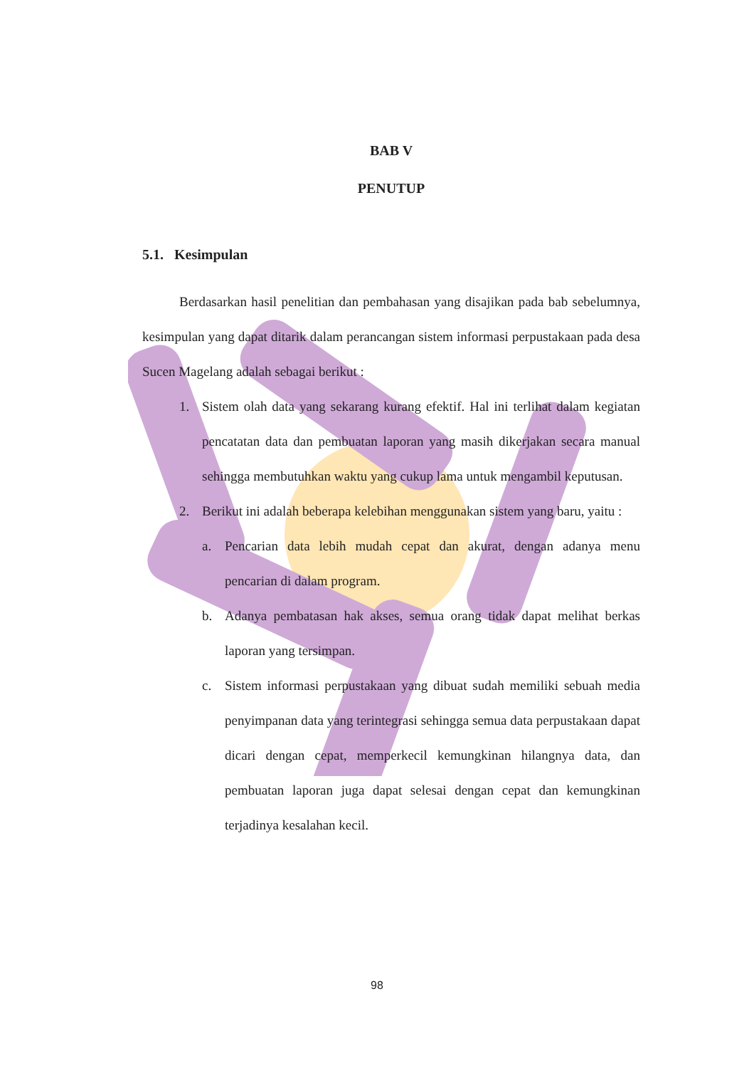BAB V
PENUTUP
5.1. Kesimpulan
Berdasarkan hasil penelitian dan pembahasan yang disajikan pada bab sebelumnya, kesimpulan yang dapat ditarik dalam perancangan sistem informasi perpustakaan pada desa Sucen Magelang adalah sebagai berikut :
1. Sistem olah data yang sekarang kurang efektif. Hal ini terlihat dalam kegiatan pencatatan data dan pembuatan laporan yang masih dikerjakan secara manual sehingga membutuhkan waktu yang cukup lama untuk mengambil keputusan.
2. Berikut ini adalah beberapa kelebihan menggunakan sistem yang baru, yaitu :
a. Pencarian data lebih mudah cepat dan akurat, dengan adanya menu pencarian di dalam program.
b. Adanya pembatasan hak akses, semua orang tidak dapat melihat berkas laporan yang tersimpan.
c. Sistem informasi perpustakaan yang dibuat sudah memiliki sebuah media penyimpanan data yang terintegrasi sehingga semua data perpustakaan dapat dicari dengan cepat, memperkecil kemungkinan hilangnya data, dan pembuatan laporan juga dapat selesai dengan cepat dan kemungkinan terjadinya kesalahan kecil.
98